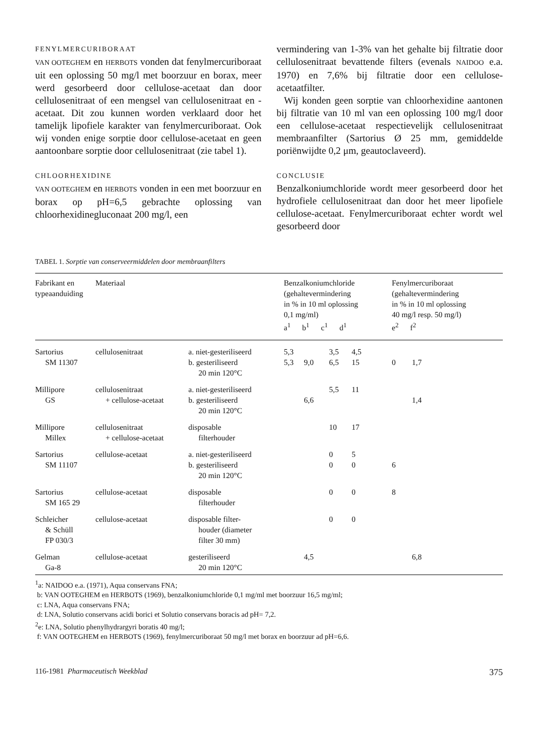FENYLMERCURIBORAAT
VAN OOTEGHEM en HERBOTS vonden dat fenylmercuriboraat uit een oplossing 50 mg/l met boorzuur en borax, meer werd gesorbeerd door cellulose-acetaat dan door cellulosenitraat of een mengsel van cellulosenitraat en -acetaat. Dit zou kunnen worden verklaard door het tamelijk lipofiele karakter van fenylmercuriboraat. Ook wij vonden enige sorptie door cellulose-acetaat en geen aantoonbare sorptie door cellulosenitraat (zie tabel 1).
CHLOORHEXIDINE
VAN OOTEGHEM en HERBOTS vonden in een met boorzuur en borax op pH=6,5 gebrachte oplossing van chloorhexidinegluconaat 200 mg/l, een
vermindering van 1-3% van het gehalte bij filtratie door cellulosenitraat bevattende filters (evenals NAIDOO e.a. 1970) en 7,6% bij filtratie door een cellulose-acetaatfilter.
Wij konden geen sorptie van chloorhexidine aantonen bij filtratie van 10 ml van een oplossing 100 mg/l door een cellulose-acetaat respectievelijk cellulosenitraat membraanfilter (Sartorius Ø 25 mm, gemiddelde poriënwijdte 0,2 μm, geautoclaveerd).
CONCLUSIE
Benzalkoniumchloride wordt meer gesorbeerd door het hydrofiele cellulosenitraat dan door het meer lipofiele cellulose-acetaat. Fenylmercuriboraat echter wordt wel gesorbeerd door
TABEL 1. Sorptie van conserveermiddelen door membraanfilters
| Fabrikant en typeaanduiding | Materiaal | | Benzalkoniumchloride (gehaltevermindering in % in 10 ml oplossing 0,1 mg/ml) a<sup>1</sup> b<sup>1</sup> c<sup>1</sup> d<sup>1</sup> | | | | Fenylmercuriboraat (gehaltevermindering in % in 10 ml oplossing 40 mg/l resp. 50 mg/l) e<sup>2</sup> f<sup>2</sup> | |
| --- | --- | --- | --- | --- | --- | --- | --- | --- |
| Sartorius | cellulosenitraat | a. niet-gesteriliseerd | 5,3 | | 3,5 | 4,5 | | |
| SM 11307 | | b. gesteriliseerd | 5,3 | 9,0 | 6,5 | 15 | 0 | 1,7 |
| | | 20 min 120°C | | | | | | |
| Millipore | cellulosenitraat | a. niet-gesteriliseerd | | | 5,5 | 11 | | |
| GS | + cellulose-acetaat | b. gesteriliseerd | | 6,6 | | | | 1,4 |
| | | 20 min 120°C | | | | | | |
| Millipore | cellulosenitraat | disposable | | | 10 | 17 | | |
| Millex | + cellulose-acetaat | filterhouder | | | | | | |
| Sartorius | cellulose-acetaat | a. niet-gesteriliseerd | | | 0 | 5 | | |
| SM 11107 | | b. gesteriliseerd | | | 0 | 0 | 6 | |
| | | 20 min 120°C | | | | | | |
| Sartorius | cellulose-acetaat | disposable | | | 0 | 0 | 8 | |
| SM 165 29 | | filterhouder | | | | | | |
| Schleicher | cellulose-acetaat | disposable filter- | | | 0 | 0 | | |
| & Schüll | | houder (diameter | | | | | | |
| FP 030/3 | | filter 30 mm) | | | | | | |
| Gelman | cellulose-acetaat | gesteriliseerd | | 4,5 | | | | 6,8 |
| Ga-8 | | 20 min 120°C | | | | | | |
<sup>1</sup> a: NAIDOO e.a. (1971), Aqua conservans FNA;
b: VAN OOTEGHEM en HERBOTS (1969), benzalkoniumchloride 0,1 mg/ml met boorzuur 16,5 mg/ml;
c: LNA, Aqua conservans FNA;
d: LNA, Solutio conservans acidi borici et Solutio conservans boracis ad pH= 7,2.
<sup>2</sup> e: LNA, Solutio phenylhydrargyri boratis 40 mg/l;
f: VAN OOTEGHEM en HERBOTS (1969), fenylmercuriboraat 50 mg/l met borax en boorzuur ad pH=6,6.
116-1981 Pharmaceutisch Weekblad 375